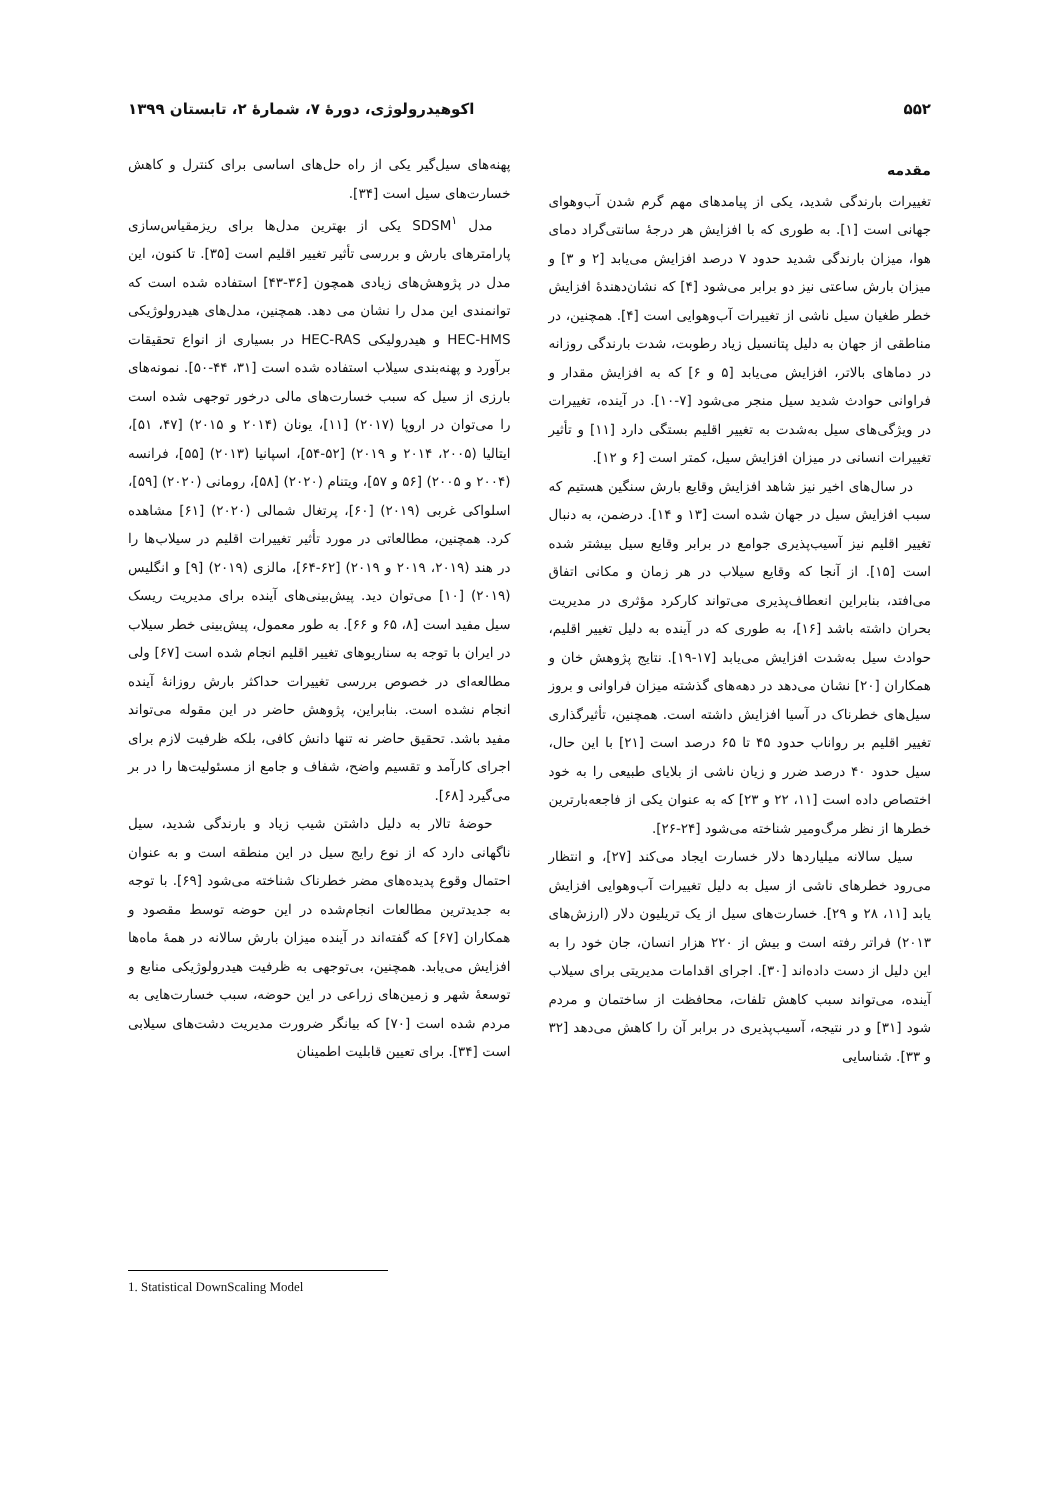۵۵۲ اکوهیدرولوژی، دورهٔ ۷، شمارهٔ ۲، تابستان ۱۳۹۹
مقدمه
تغییرات بارندگی شدید، یکی از پیامدهای مهم گرم شدن آب‌وهوای جهانی است [۱]. به طوری که با افزایش هر درجهٔ سانتی‌گراد دمای هوا، میزان بارندگی شدید حدود ۷ درصد افزایش می‌یابد [۲ و ۳] و میزان بارش ساعتی نیز دو برابر می‌شود [۴] که نشان‌دهندهٔ افزایش خطر طغیان سیل ناشی از تغییرات آب‌وهوایی است [۴]. همچنین، در مناطقی از جهان به دلیل پتانسیل زیاد رطوبت، شدت بارندگی روزانه در دماهای بالاتر، افزایش می‌یابد [۵ و ۶] که به افزایش مقدار و فراوانی حوادث شدید سیل منجر می‌شود [۷-۱۰]. در آینده، تغییرات در ویژگی‌های سیل به‌شدت به تغییر اقلیم بستگی دارد [۱۱] و تأثیر تغییرات انسانی در میزان افزایش سیل، کمتر است [۶ و ۱۲].
در سال‌های اخیر نیز شاهد افزایش وقایع بارش سنگین هستیم که سبب افزایش سیل در جهان شده است [۱۳ و ۱۴]. درضمن، به دنبال تغییر اقلیم نیز آسیب‌پذیری جوامع در برابر وقایع سیل بیشتر شده است [۱۵]. از آنجا که وقایع سیلاب در هر زمان و مکانی اتفاق می‌افتد، بنابراین انعطاف‌پذیری می‌تواند کارکرد مؤثری در مدیریت بحران داشته باشد [۱۶]، به طوری که در آینده به دلیل تغییر اقلیم، حوادث سیل به‌شدت افزایش می‌یابد [۱۷-۱۹]. نتایج پژوهش خان و همکاران [۲۰] نشان می‌دهد در دهه‌های گذشته میزان فراوانی و بروز سیل‌های خطرناک در آسیا افزایش داشته است. همچنین، تأثیرگذاری تغییر اقلیم بر رواناب حدود ۴۵ تا ۶۵ درصد است [۲۱] با این حال، سیل حدود ۴۰ درصد ضرر و زیان ناشی از بلایای طبیعی را به خود اختصاص داده است [۱۱، ۲۲ و ۲۳] که به عنوان یکی از فاجعه‌بارترین خطرها از نظر مرگ‌ومیر شناخته می‌شود [۲۴-۲۶].
سیل سالانه میلیاردها دلار خسارت ایجاد می‌کند [۲۷]، و انتظار می‌رود خطرهای ناشی از سیل به دلیل تغییرات آب‌وهوایی افزایش یابد [۱۱، ۲۸ و ۲۹]. خسارت‌های سیل از یک تریلیون دلار (ارزش‌های ۲۰۱۳) فراتر رفته است و بیش از ۲۲۰ هزار انسان، جان خود را به این دلیل از دست داده‌اند [۳۰]. اجرای اقدامات مدیریتی برای سیلاب آینده، می‌تواند سبب کاهش تلفات، محافظت از ساختمان و مردم شود [۳۱] و در نتیجه، آسیب‌پذیری در برابر آن را کاهش می‌دهد [۳۲ و ۳۳]. شناسایی
پهنه‌های سیل‌گیر یکی از راه حل‌های اساسی برای کنترل و کاهش خسارت‌های سیل است [۳۴].
مدل SDSM<sup>۱</sup> یکی از بهترین مدل‌ها برای ریزمقیاس‌سازی پارامترهای بارش و بررسی تأثیر تغییر اقلیم است [۳۵]. تا کنون، این مدل در پژوهش‌های زیادی همچون [۳۶-۴۳] استفاده شده است که توانمندی این مدل را نشان می دهد. همچنین، مدل‌های هیدرولوژیکی HEC-HMS و هیدرولیکی HEC-RAS در بسیاری از انواع تحقیقات برآورد و پهنه‌بندی سیلاب استفاده شده است [۳۱، ۴۴-۵۰]. نمونه‌های بارزی از سیل که سبب خسارت‌های مالی درخور توجهی شده است را می‌توان در اروپا (۲۰۱۷) [۱۱]، یونان (۲۰۱۴ و ۲۰۱۵) [۴۷، ۵۱]، ایتالیا (۲۰۰۵، ۲۰۱۴ و ۲۰۱۹) [۵۲-۵۴]، اسپانیا (۲۰۱۳) [۵۵]، فرانسه (۲۰۰۴ و ۲۰۰۵) [۵۶ و ۵۷]، ویتنام (۲۰۲۰) [۵۸]، رومانی (۲۰۲۰) [۵۹]، اسلواکی غربی (۲۰۱۹) [۶۰]، پرتغال شمالی (۲۰۲۰) [۶۱] مشاهده کرد. همچنین، مطالعاتی در مورد تأثیر تغییرات اقلیم در سیلاب‌ها را در هند (۲۰۱۹، ۲۰۱۹ و ۲۰۱۹) [۶۲-۶۴]، مالزی (۲۰۱۹) [۹] و انگلیس (۲۰۱۹) [۱۰] می‌توان دید. پیش‌بینی‌های آینده برای مدیریت ریسک سیل مفید است [۸، ۶۵ و ۶۶]. به طور معمول، پیش‌بینی خطر سیلاب در ایران با توجه به سناریوهای تغییر اقلیم انجام شده است [۶۷] ولی مطالعه‌ای در خصوص بررسی تغییرات حداکثر بارش روزانهٔ آینده انجام نشده است. بنابراین، پژوهش حاضر در این مقوله می‌تواند مفید باشد. تحقیق حاضر نه تنها دانش کافی، بلکه ظرفیت لازم برای اجرای کارآمد و تقسیم واضح، شفاف و جامع از مسئولیت‌ها را در بر می‌گیرد [۶۸].
حوضهٔ تالار به دلیل داشتن شیب زیاد و بارندگی شدید، سیل ناگهانی دارد که از نوع رایج سیل در این منطقه است و به عنوان احتمال وقوع پدیده‌های مضر خطرناک شناخته می‌شود [۶۹]. با توجه به جدیدترین مطالعات انجام‌شده در این حوضه توسط مقصود و همکاران [۶۷] که گفته‌اند در آینده میزان بارش سالانه در همهٔ ماه‌ها افزایش می‌یابد. همچنین، بی‌توجهی به ظرفیت هیدرولوژیکی منابع و توسعهٔ شهر و زمین‌های زراعی در این حوضه، سبب خسارت‌هایی به مردم شده است [۷۰] که بیانگر ضرورت مدیریت دشت‌های سیلابی است [۳۴]. برای تعیین قابلیت اطمینان
1. Statistical DownScaling Model